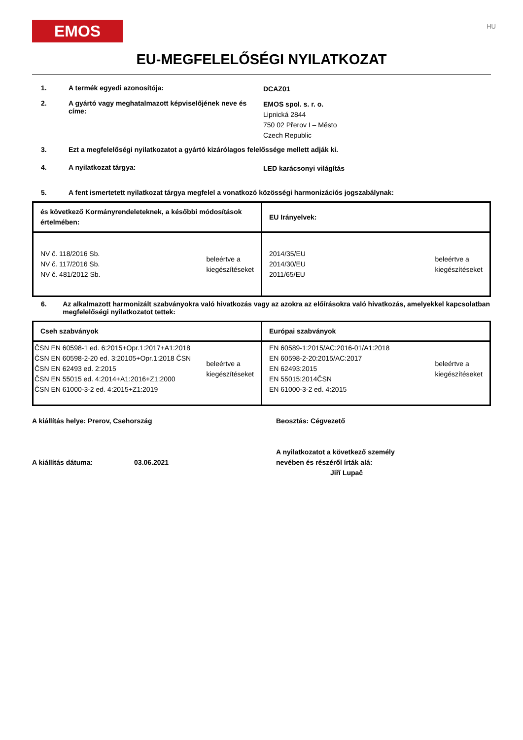EMOS
HU
EU-MEGFELELŐSÉGI NYILATKOZAT
1. A termék egyedi azonosítója:
DCAZ01
2. A gyártó vagy meghatalmazott képviselőjének neve és címe:
EMOS spol. s. r. o.
Lipnická 2844
750 02 Přerov I – Město
Czech Republic
3. Ezt a megfelelőségi nyilatkozatot a gyártó kizárólagos felelőssége mellett adják ki.
4. A nyilatkozat tárgya:
LED karácsonyi világítás
5. A fent ismertetett nyilatkozat tárgya megfelel a vonatkozó közösségi harmonizációs jogszabálynak:
| és következő Kormányrendeleteknek, a későbbi módosítások értelmében: | EU Irányelvek: |
| --- | --- |
| NV č. 118/2016 Sb. NV č. 117/2016 Sb. NV č. 481/2012 Sb. beleértve a kiegészítéseket | 2014/35/EU 2014/30/EU 2011/65/EU beleértve a kiegészítéseket |
6. Az alkalmazott harmonizált szabványokra való hivatkozás vagy az azokra az előírásokra való hivatkozás, amelyekkel kapcsolatban megfelelőségi nyilatkozatot tettek:
| Cseh szabványok | Európai szabványok |
| --- | --- |
| ČSN EN 60598-1 ed. 6:2015+Opr.1:2017+A1:2018 ČSN EN 60598-2-20 ed. 3:20105+Opr.1:2018 ČSN ČSN EN 62493 ed. 2:2015 ČSN EN 55015 ed. 4:2014+A1:2016+Z1:2000 ČSN EN 61000-3-2 ed. 4:2015+Z1:2019 beleértve a kiegészítéseket | EN 60589-1:2015/AC:2016-01/A1:2018 EN 60598-2-20:2015/AC:2017 EN 62493:2015 EN 55015:2014ČSN EN 61000-3-2 ed. 4:2015 beleértve a kiegészítéseket |
A kiállítás helye: Prerov, Csehország
A kiállítás dátuma: 03.06.2021
Beosztás: Cégvezető
A nyilatkozatot a következő személy
nevében és részéről írták alá:
Jiří Lupač